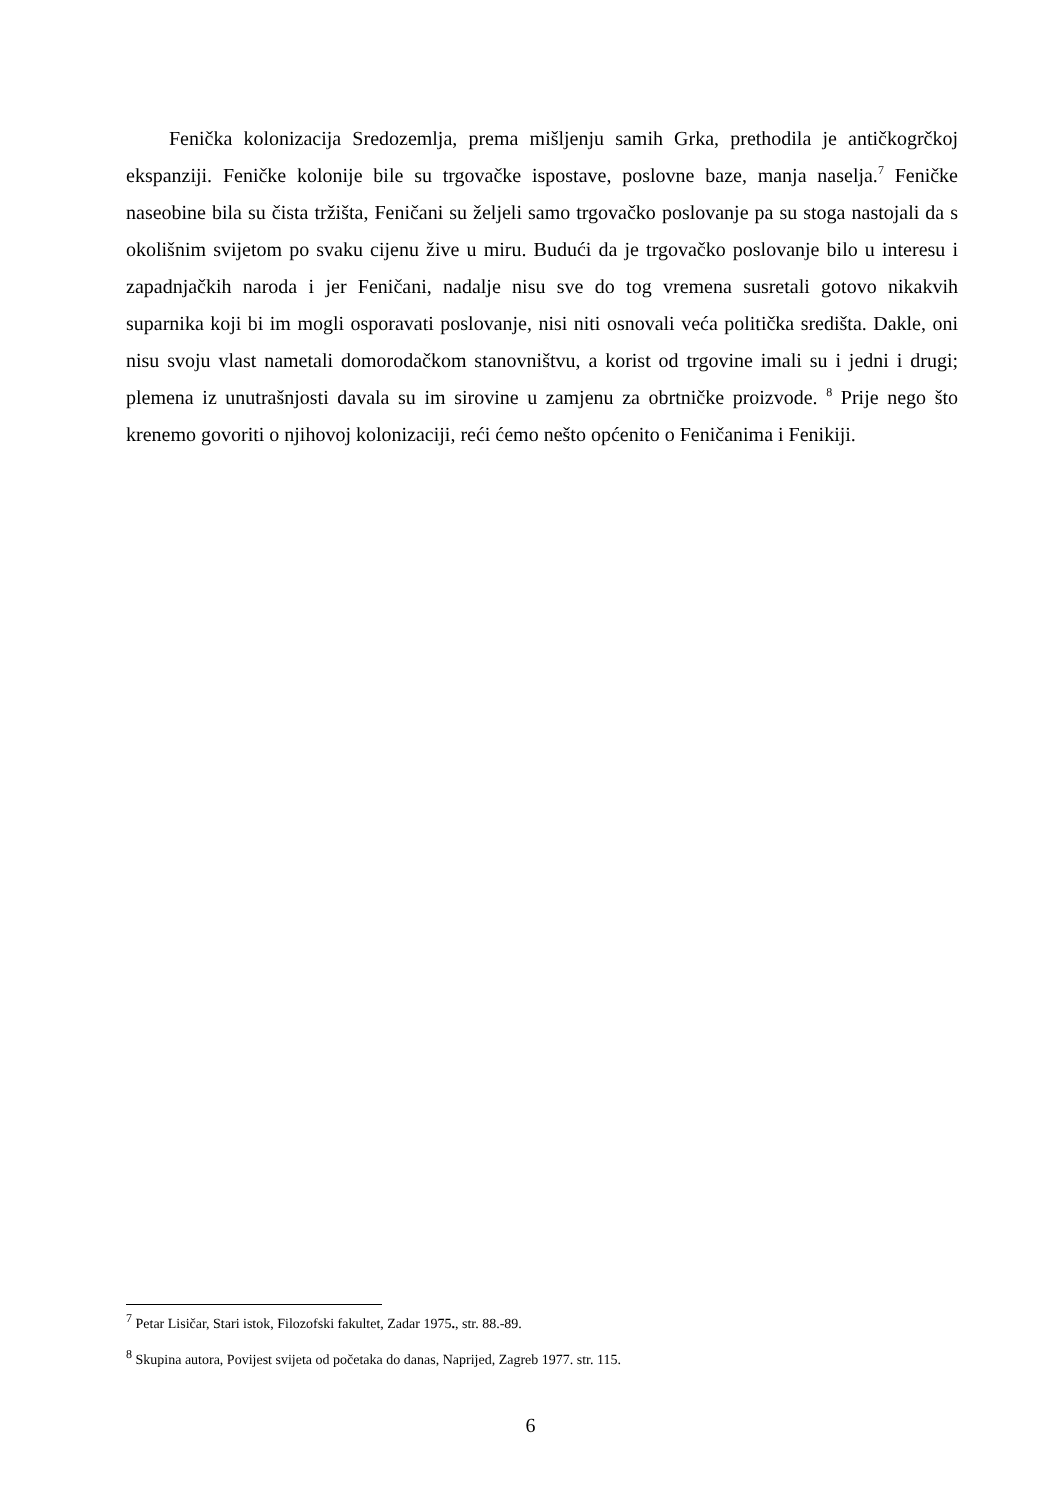Fenička kolonizacija Sredozemlja, prema mišljenju samih Grka, prethodila je antičkogrčkoj ekspanziji. Feničke kolonije bile su trgovačke ispostave, poslovne baze, manja naselja.<sup>7</sup> Feničke naseobine bila su čista tržišta, Feničani su željeli samo trgovačko poslovanje pa su stoga nastojali da s okolišnim svijetom po svaku cijenu žive u miru. Budući da je trgovačko poslovanje bilo u interesu i zapadnjačkih naroda i jer Feničani, nadalje nisu sve do tog vremena susretali gotovo nikakvih suparnika koji bi im mogli osporavati poslovanje, nisi niti osnovali veća politička središta. Dakle, oni nisu svoju vlast nametali domorodačkom stanovništvu, a korist od trgovine imali su i jedni i drugi; plemena iz unutrašnjosti davala su im sirovine u zamjenu za obrtničke proizvode. <sup>8</sup> Prije nego što krenemo govoriti o njihovoj kolonizaciji, reći ćemo nešto općenito o Feničanima i Fenikiji.
<sup>7</sup> Petar Lisičar, Stari istok, Filozofski fakultet, Zadar 1975., str. 88.-89.
<sup>8</sup> Skupina autora, Povijest svijeta od početaka do danas, Naprijed, Zagreb 1977. str. 115.
6